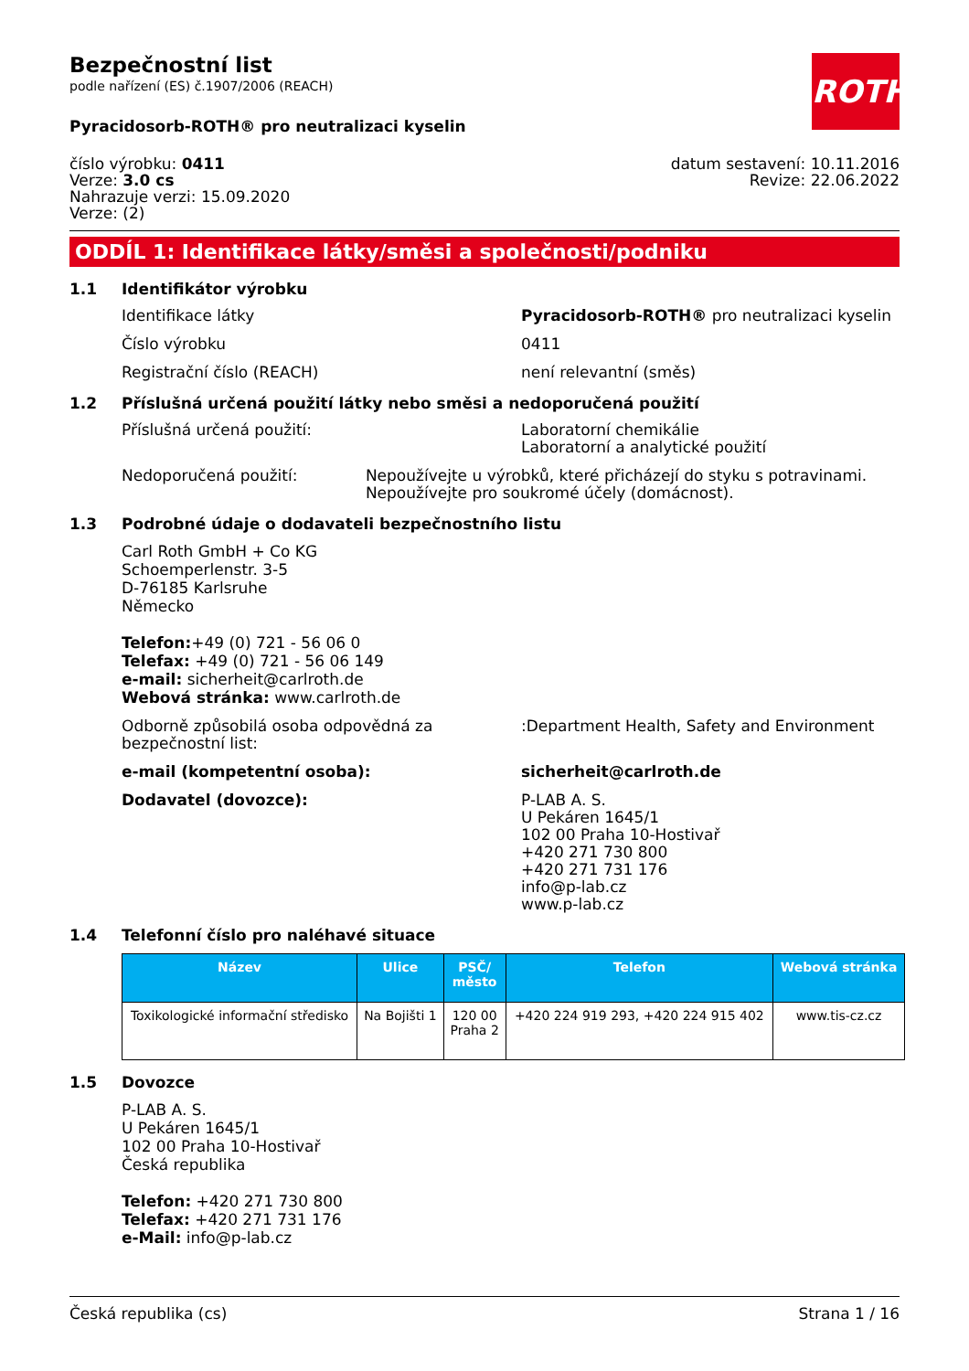ROTH
Bezpečnostní list
podle nařízení (ES) č.1907/2006 (REACH)
Pyracidosorb-ROTH® pro neutralizaci kyselin
číslo výrobku: 0411
Verze: 3.0 cs
Nahrazuje verzi: 15.09.2020
Verze: (2)
datum sestavení: 10.11.2016
Revize: 22.06.2022
ODDÍL 1: Identifikace látky/směsi a společnosti/podniku
1.1 Identifikátor výrobku
Identifikace látky Pyracidosorb-ROTH® pro neutralizaci kyselin
Číslo výrobku 0411
Registrační číslo (REACH) není relevantní (směs)
1.2 Příslušná určená použití látky nebo směsi a nedoporučená použití
Příslušná určená použití: Laboratorní chemikálie
Laboratorní a analytické použití
Nedoporučená použití: Nepoužívejte u výrobků, které přicházejí do styku s potravinami. Nepoužívejte pro soukromé účely (domácnost).
1.3 Podrobné údaje o dodavateli bezpečnostního listu
Carl Roth GmbH + Co KG
Schoemperlenstr. 3-5
D-76185 Karlsruhe
Německo
Telefon:+49 (0) 721 - 56 06 0
Telefax: +49 (0) 721 - 56 06 149
e-mail: sicherheit@carlroth.de
Webová stránka: www.carlroth.de
Odborně způsobilá osoba odpovědná za bezpečnostní list:
:Department Health, Safety and Environment
e-mail (kompetentní osoba): sicherheit@carlroth.de
Dodavatel (dovozce): P-LAB A. S.
U Pekáren 1645/1
102 00 Praha 10-Hostivař
+420 271 730 800
+420 271 731 176
info@p-lab.cz
www.p-lab.cz
1.4 Telefonní číslo pro naléhavé situace
| Název | Ulice | PSČ/ město | Telefon | Webová stránka |
| --- | --- | --- | --- | --- |
| Toxikologické informační středisko | Na Bojišti 1 | 120 00 Praha 2 | +420 224 919 293, +420 224 915 402 | www.tis-cz.cz |
1.5 Dovozce
P-LAB A. S.
U Pekáren 1645/1
102 00 Praha 10-Hostivař
Česká republika
Telefon: +420 271 730 800
Telefax: +420 271 731 176
e-Mail: info@p-lab.cz
Česká republika (cs) Strana 1 / 16